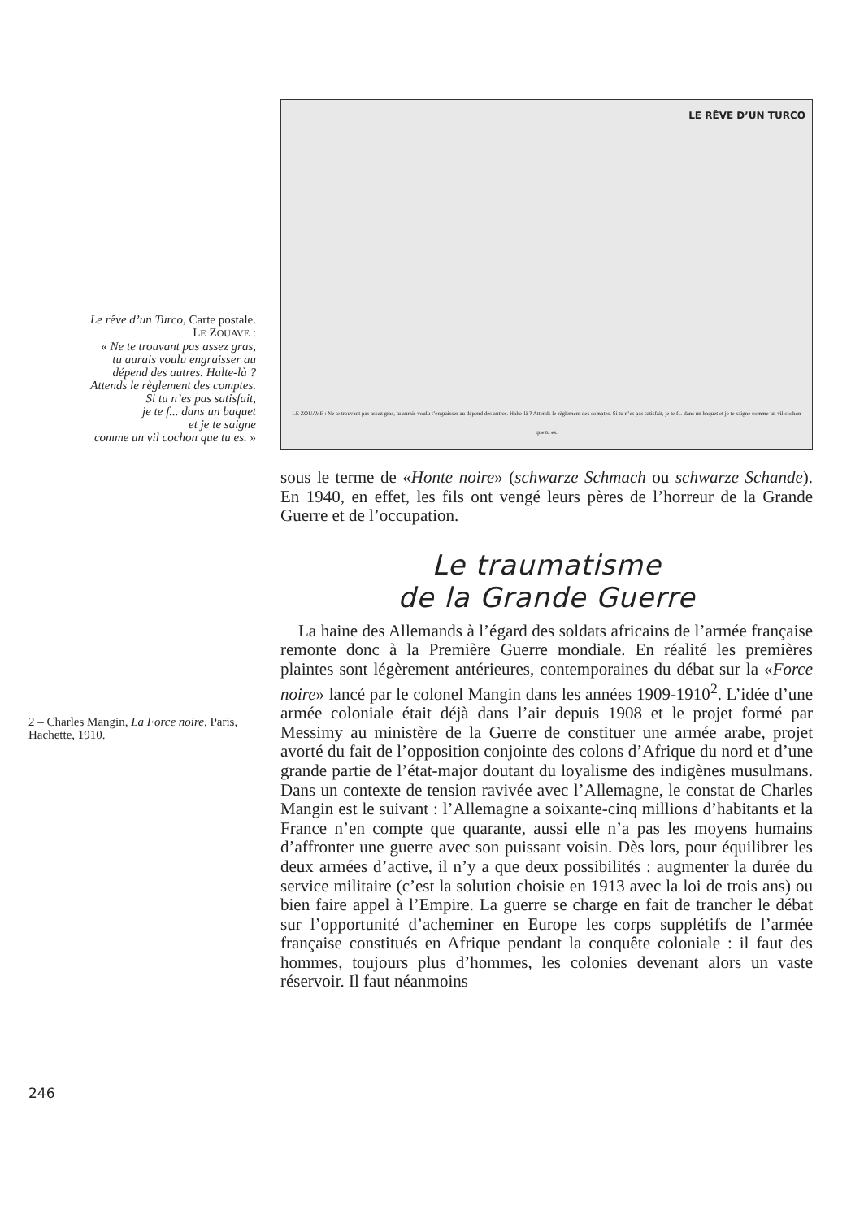Le rêve d’un Turco, Carte postale.
LE ZOUAVE :
« Ne te trouvant pas assez gras,
tu aurais voulu engraisser au
dépend des autres. Halte-là ?
Attends le règlement des comptes.
Si tu n’es pas satisfait,
je te f... dans un baquet
et je te saigne
comme un vil cochon que tu es. »
LE RÊVE D’UN TURCO
LE ZOUAVE : Ne te trouvant pas assez gras, tu aurais voulu t’engraisser au dépend des autres. Halte-là ? Attends le règlement des comptes. Si tu n’es pas satisfait, je te f... dans un baquet et je te saigne comme un vil cochon que tu es.
sous le terme de «Honte noire» (schwarze Schmach ou schwarze Schande). En 1940, en effet, les fils ont vengé leurs pères de l’horreur de la Grande Guerre et de l’occupation.
Le traumatisme
de la Grande Guerre
2 – Charles Mangin, La Force noire, Paris, Hachette, 1910.
La haine des Allemands à l’égard des soldats africains de l’armée française remonte donc à la Première Guerre mondiale. En réalité les premières plaintes sont légèrement antérieures, contemporaines du débat sur la «Force noire» lancé par le colonel Mangin dans les années 1909-1910<sup>2</sup>. L’idée d’une armée coloniale était déjà dans l’air depuis 1908 et le projet formé par Messimy au ministère de la Guerre de constituer une armée arabe, projet avorté du fait de l’opposition conjointe des colons d’Afrique du nord et d’une grande partie de l’état-major doutant du loyalisme des indigènes musulmans. Dans un contexte de tension ravivée avec l’Allemagne, le constat de Charles Mangin est le suivant : l’Allemagne a soixante-cinq millions d’habitants et la France n’en compte que quarante, aussi elle n’a pas les moyens humains d’affronter une guerre avec son puissant voisin. Dès lors, pour équilibrer les deux armées d’active, il n’y a que deux possibilités : augmenter la durée du service militaire (c’est la solution choisie en 1913 avec la loi de trois ans) ou bien faire appel à l’Empire. La guerre se charge en fait de trancher le débat sur l’opportunité d’acheminer en Europe les corps supplétifs de l’armée française constitués en Afrique pendant la conquête coloniale : il faut des hommes, toujours plus d’hommes, les colonies devenant alors un vaste réservoir. Il faut néanmoins
246